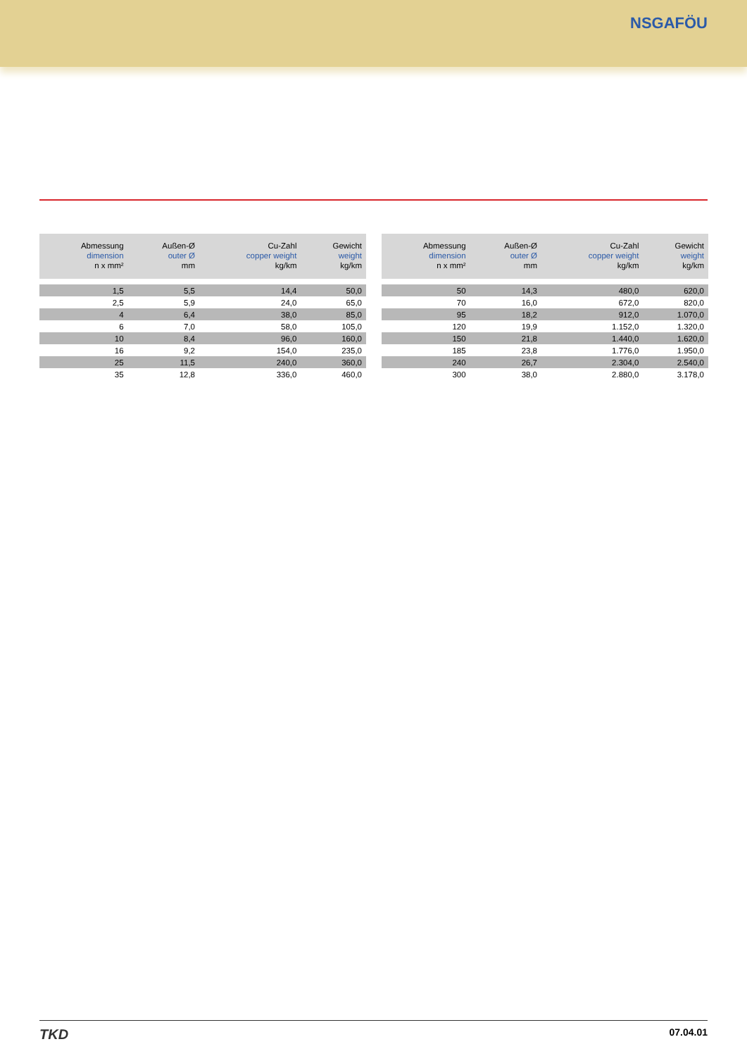NSGAFÖU
| Abmessung dimension n x mm² | Außen-Ø outer Ø mm | Cu-Zahl copper weight kg/km | Gewicht weight kg/km |
| --- | --- | --- | --- |
| 1,5 | 5,5 | 14,4 | 50,0 |
| 2,5 | 5,9 | 24,0 | 65,0 |
| 4 | 6,4 | 38,0 | 85,0 |
| 6 | 7,0 | 58,0 | 105,0 |
| 10 | 8,4 | 96,0 | 160,0 |
| 16 | 9,2 | 154,0 | 235,0 |
| 25 | 11,5 | 240,0 | 360,0 |
| 35 | 12,8 | 336,0 | 460,0 |
| Abmessung dimension n x mm² | Außen-Ø outer Ø mm | Cu-Zahl copper weight kg/km | Gewicht weight kg/km |
| --- | --- | --- | --- |
| 50 | 14,3 | 480,0 | 620,0 |
| 70 | 16,0 | 672,0 | 820,0 |
| 95 | 18,2 | 912,0 | 1.070,0 |
| 120 | 19,9 | 1.152,0 | 1.320,0 |
| 150 | 21,8 | 1.440,0 | 1.620,0 |
| 185 | 23,8 | 1.776,0 | 1.950,0 |
| 240 | 26,7 | 2.304,0 | 2.540,0 |
| 300 | 38,0 | 2.880,0 | 3.178,0 |
TKD
07.04.01